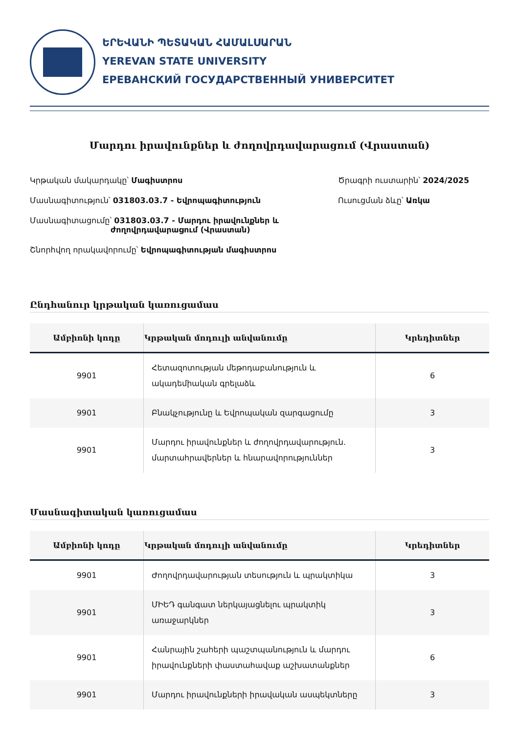ԵՐԵՎԱՆԻ ՊԵՏԱԿԱՆ ՀԱՄԱԼՍԱՐԱՆ
YEREVAN STATE UNIVERSITY
ЕРЕВАНСКИЙ ГОСУДАРСТВЕННЫЙ УНИВЕРСИТЕТ
Մարդու իրավունքներ և ժողովրդավարացում (Վրաստան)
Կրթական մակարդակը՝ Մագիստրոս
Մասնագիտություն՝ 031803.03.7 - Եվրոպագիտություն
Մասնագիտացումը՝ 031803.03.7 - Մարդու իրավունքներ և
ժողովրդավարացում (Վրաստան)
Շնորհվող որակավորումը՝ Եվրոպագիտության մագիստրոս
Ծրագրի ուստարին՝ 2024/2025
Ուսուցման ձևը՝ Առկա
Ընդհանուր կրթական կառուցամաս
| Ամբիոնի կոդը | Կրթական մոդուլի անվանումը | Կրեդիտներ |
| --- | --- | --- |
| 9901 | Հետազոտության մեթոդաբանություն և ակադեմիական գրելաձև | 6 |
| 9901 | Բնակչությունը և Եվրոպական զարգացումը | 3 |
| 9901 | Մարդու իրավունքներ և ժողովրդավարություն. մարտահրավերներ և հնարավորություններ | 3 |
Մասնագիտական կառուցամաս
| Ամբիոնի կոդը | Կրթական մոդուլի անվանումը | Կրեդիտներ |
| --- | --- | --- |
| 9901 | Ժողովրդավարության տեսություն և պրակտիկա | 3 |
| 9901 | ՄԻԵԴ գանգատ ներկայացնելու պրակտիկ առաջարկներ | 3 |
| 9901 | Հանրային շահերի պաշտպանություն և մարդու իրավունքների փաստահավաք աշխատանքներ | 6 |
| 9901 | Մարդու իրավունքների իրավական ասպեկտները | 3 |